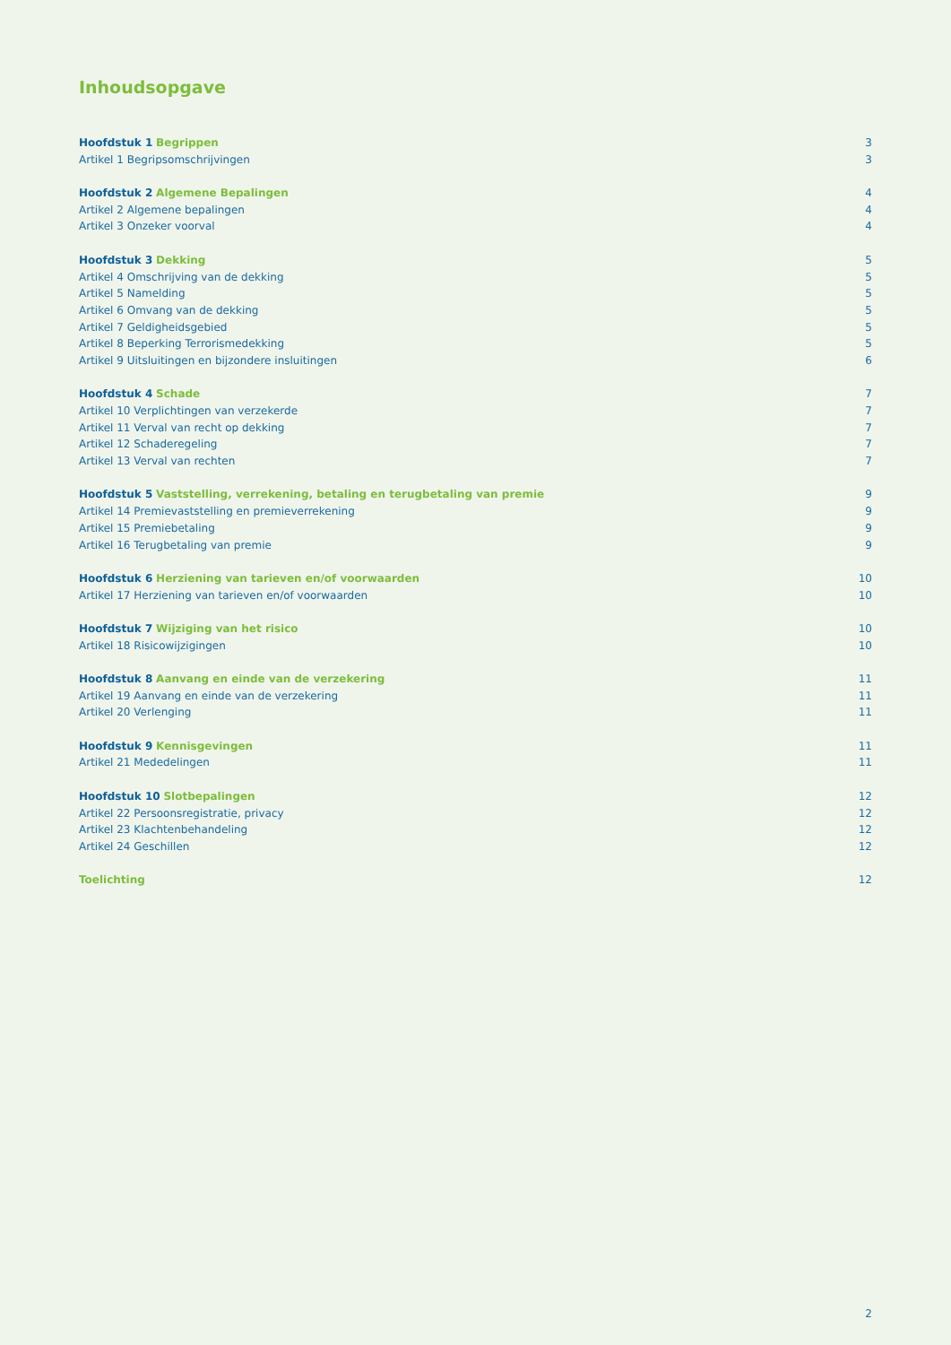Inhoudsopgave
Hoofdstuk 1 Begrippen 3
Artikel 1 Begripsomschrijvingen
3
Hoofdstuk 2 Algemene Bepalingen
4
Artikel 2 Algemene bepalingen 4
Artikel 3 Onzeker voorval 4
Hoofdstuk 3 Dekking 5
Artikel 4 Omschrijving van de dekking
5
Artikel 5 Namelding 5
Artikel 6 Omvang van de dekking
5
Artikel 7 Geldigheidsgebied 5
Artikel 8 Beperking Terrorismedekking
5
Artikel 9 Uitsluitingen en bijzondere insluitingen
6
Hoofdstuk 4 Schade 7
Artikel 10 Verplichtingen van verzekerde
7
Artikel 11 Verval van recht op dekking
7
Artikel 12 Schaderegeling 7
Artikel 13 Verval van rechten 7
Hoofdstuk 5 Vaststelling, verrekening, betaling en terugbetaling van premie
9
Artikel 14 Premievaststelling en premieverrekening
9
Artikel 15 Premiebetaling 9
Artikel 16 Terugbetaling van premie
9
Hoofdstuk 6 Herziening van tarieven en/of voorwaarden
10
Artikel 17 Herziening van tarieven en/of voorwaarden
10
Hoofdstuk 7 Wijziging van het risico
10
Artikel 18 Risicowijzigingen 10
Hoofdstuk 8 Aanvang en einde van de verzekering
11
Artikel 19 Aanvang en einde van de verzekering
11
Artikel 20 Verlenging 11
Hoofdstuk 9 Kennisgevingen 11
Artikel 21 Mededelingen 11
Hoofdstuk 10 Slotbepalingen 12
Artikel 22 Persoonsregistratie, privacy
12
Artikel 23 Klachtenbehandeling 12
Artikel 24 Geschillen 12
Toelichting 12
2